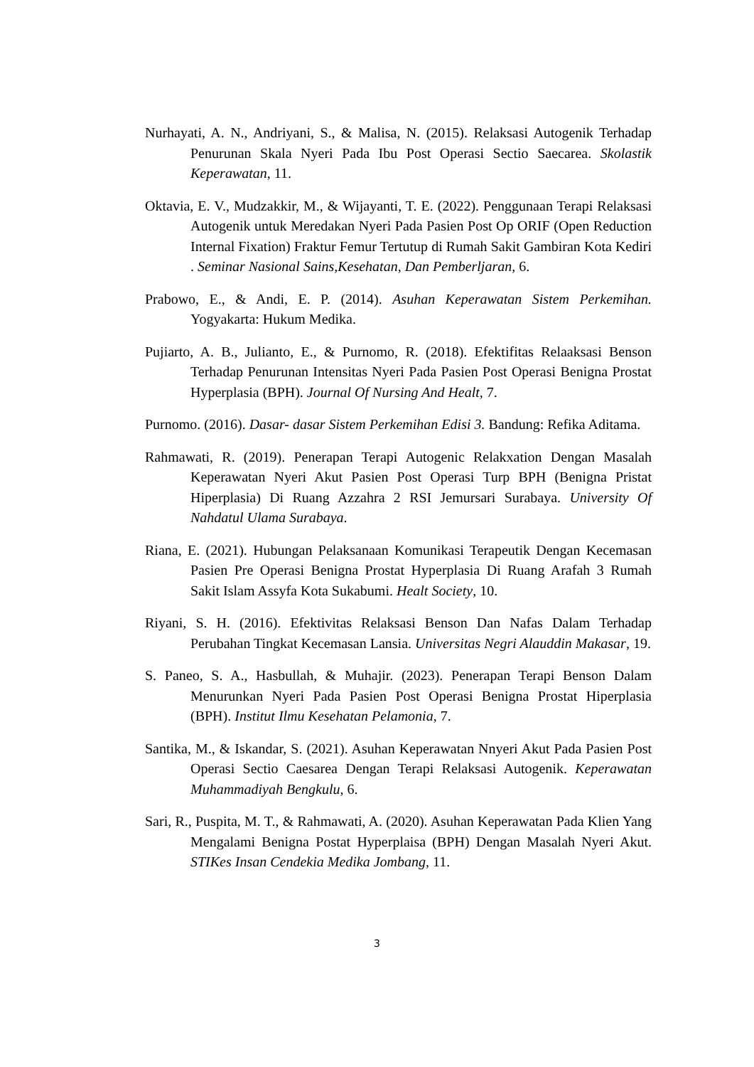Nurhayati, A. N., Andriyani, S., & Malisa, N. (2015). Relaksasi Autogenik Terhadap Penurunan Skala Nyeri Pada Ibu Post Operasi Sectio Saecarea. Skolastik Keperawatan, 11.
Oktavia, E. V., Mudzakkir, M., & Wijayanti, T. E. (2022). Penggunaan Terapi Relaksasi Autogenik untuk Meredakan Nyeri Pada Pasien Post Op ORIF (Open Reduction Internal Fixation) Fraktur Femur Tertutup di Rumah Sakit Gambiran Kota Kediri . Seminar Nasional Sains,Kesehatan, Dan Pemberljaran, 6.
Prabowo, E., & Andi, E. P. (2014). Asuhan Keperawatan Sistem Perkemihan. Yogyakarta: Hukum Medika.
Pujiarto, A. B., Julianto, E., & Purnomo, R. (2018). Efektifitas Relaaksasi Benson Terhadap Penurunan Intensitas Nyeri Pada Pasien Post Operasi Benigna Prostat Hyperplasia (BPH). Journal Of Nursing And Healt, 7.
Purnomo. (2016). Dasar- dasar Sistem Perkemihan Edisi 3. Bandung: Refika Aditama.
Rahmawati, R. (2019). Penerapan Terapi Autogenic Relakxation Dengan Masalah Keperawatan Nyeri Akut Pasien Post Operasi Turp BPH (Benigna Pristat Hiperplasia) Di Ruang Azzahra 2 RSI Jemursari Surabaya. University Of Nahdatul Ulama Surabaya.
Riana, E. (2021). Hubungan Pelaksanaan Komunikasi Terapeutik Dengan Kecemasan Pasien Pre Operasi Benigna Prostat Hyperplasia Di Ruang Arafah 3 Rumah Sakit Islam Assyfa Kota Sukabumi. Healt Society, 10.
Riyani, S. H. (2016). Efektivitas Relaksasi Benson Dan Nafas Dalam Terhadap Perubahan Tingkat Kecemasan Lansia. Universitas Negri Alauddin Makasar, 19.
S. Paneo, S. A., Hasbullah, & Muhajir. (2023). Penerapan Terapi Benson Dalam Menurunkan Nyeri Pada Pasien Post Operasi Benigna Prostat Hiperplasia (BPH). Institut Ilmu Kesehatan Pelamonia, 7.
Santika, M., & Iskandar, S. (2021). Asuhan Keperawatan Nnyeri Akut Pada Pasien Post Operasi Sectio Caesarea Dengan Terapi Relaksasi Autogenik. Keperawatan Muhammadiyah Bengkulu, 6.
Sari, R., Puspita, M. T., & Rahmawati, A. (2020). Asuhan Keperawatan Pada Klien Yang Mengalami Benigna Postat Hyperplaisa (BPH) Dengan Masalah Nyeri Akut. STIKes Insan Cendekia Medika Jombang, 11.
3